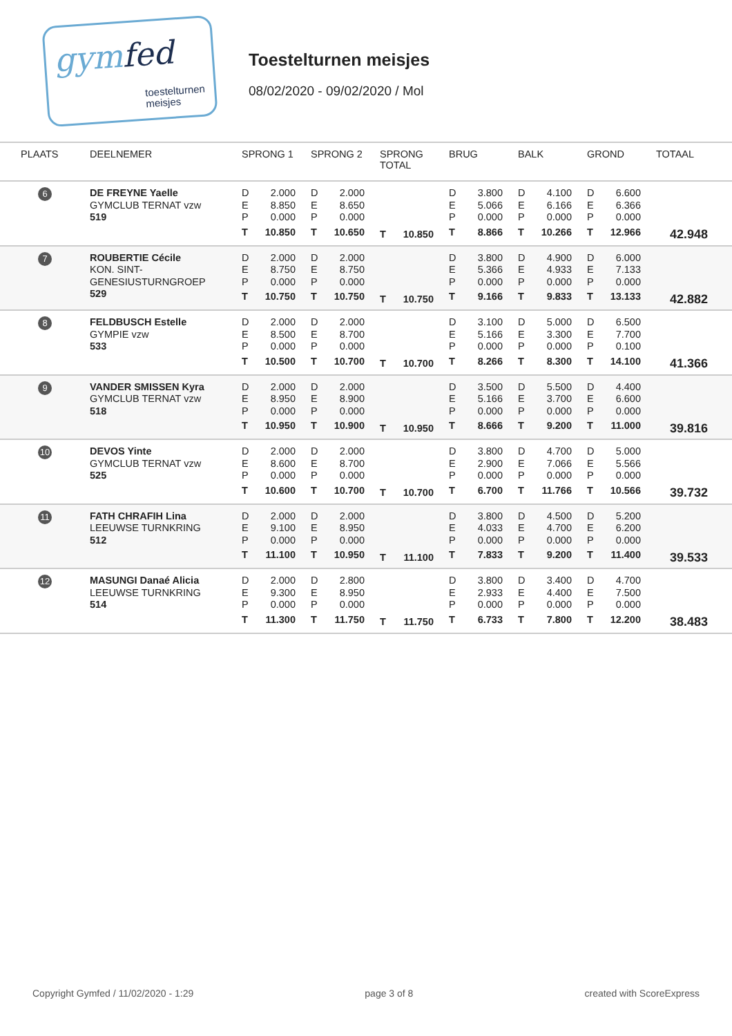gymfed
toestelturnen
meisjes
Toestelturnen meisjes
08/02/2020 - 09/02/2020 / Mol
| PLAATS | DEELNEMER | SPRONG 1 | SPRONG 2 | SPRONG TOTAL | BRUG | BALK | GROND | TOTAAL |
| --- | --- | --- | --- | --- | --- | --- | --- | --- |
| 6 | DE FREYNE Yaelle GYMCLUB TERNAT vzw 519 | D 2.000 E 8.850 P 0.000 T 10.850 | D 2.000 E 8.650 P 0.000 T 10.650 | T 10.850 | D 3.800 E 5.066 P 0.000 T 8.866 | D 4.100 E 6.166 P 0.000 T 10.266 | D 6.600 E 6.366 P 0.000 T 12.966 | 42.948 |
| 7 | ROUBERTIE Cécile KON. SINT- GENESIUSTURNGROEP 529 | D 2.000 E 8.750 P 0.000 T 10.750 | D 2.000 E 8.750 P 0.000 T 10.750 | T 10.750 | D 3.800 E 5.366 P 0.000 T 9.166 | D 4.900 E 4.933 P 0.000 T 9.833 | D 6.000 E 7.133 P 0.000 T 13.133 | 42.882 |
| 8 | FELDBUSCH Estelle GYMPIE vzw 533 | D 2.000 E 8.500 P 0.000 T 10.500 | D 2.000 E 8.700 P 0.000 T 10.700 | T 10.700 | D 3.100 E 5.166 P 0.000 T 8.266 | D 5.000 E 3.300 P 0.000 T 8.300 | D 6.500 E 7.700 P 0.100 T 14.100 | 41.366 |
| 9 | VANDER SMISSEN Kyra GYMCLUB TERNAT vzw 518 | D 2.000 E 8.950 P 0.000 T 10.950 | D 2.000 E 8.900 P 0.000 T 10.900 | T 10.950 | D 3.500 E 5.166 P 0.000 T 8.666 | D 5.500 E 3.700 P 0.000 T 9.200 | D 4.400 E 6.600 P 0.000 T 11.000 | 39.816 |
| 10 | DEVOS Yinte GYMCLUB TERNAT vzw 525 | D 2.000 E 8.600 P 0.000 T 10.600 | D 2.000 E 8.700 P 0.000 T 10.700 | T 10.700 | D 3.800 E 2.900 P 0.000 T 6.700 | D 4.700 E 7.066 P 0.000 T 11.766 | D 5.000 E 5.566 P 0.000 T 10.566 | 39.732 |
| 11 | FATH CHRAFIH Lina LEEUWSE TURNKRING 512 | D 2.000 E 9.100 P 0.000 T 11.100 | D 2.000 E 8.950 P 0.000 T 10.950 | T 11.100 | D 3.800 E 4.033 P 0.000 T 7.833 | D 4.500 E 4.700 P 0.000 T 9.200 | D 5.200 E 6.200 P 0.000 T 11.400 | 39.533 |
| 12 | MASUNGI Danaé Alicia LEEUWSE TURNKRING 514 | D 2.000 E 9.300 P 0.000 T 11.300 | D 2.800 E 8.950 P 0.000 T 11.750 | T 11.750 | D 3.800 E 2.933 P 0.000 T 6.733 | D 3.400 E 4.400 P 0.000 T 7.800 | D 4.700 E 7.500 P 0.000 T 12.200 | 38.483 |
Copyright Gymfed / 11/02/2020 - 1:29 page 3 of 8 created with ScoreExpress